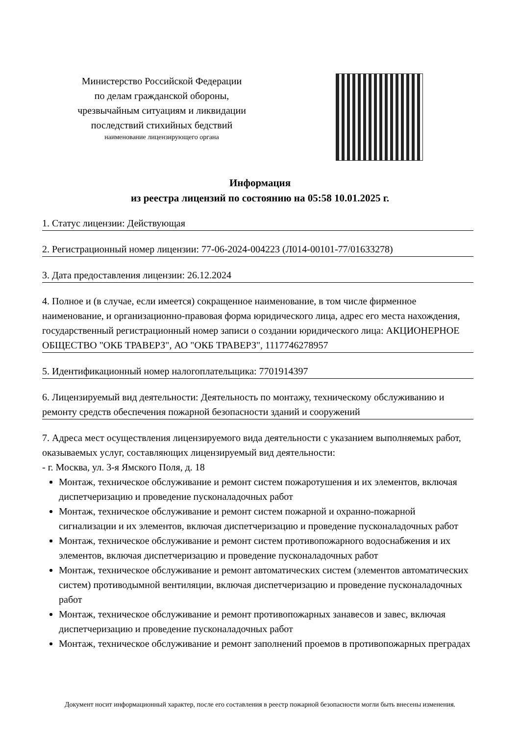Министерство Российской Федерации
по делам гражданской обороны,
чрезвычайным ситуациям и ликвидации
последствий стихийных бедствий
наименование лицензирующего органа
Информация
из реестра лицензий по состоянию на 05:58 10.01.2025 г.
1. Статус лицензии: Действующая
2. Регистрационный номер лицензии: 77-06-2024-004223 (Л014-00101-77/01633278)
3. Дата предоставления лицензии: 26.12.2024
4. Полное и (в случае, если имеется) сокращенное наименование, в том числе фирменное наименование, и организационно-правовая форма юридического лица, адрес его места нахождения, государственный регистрационный номер записи о создании юридического лица: АКЦИОНЕРНОЕ ОБЩЕСТВО "ОКБ ТРАВЕРЗ", АО "ОКБ ТРАВЕРЗ", 1117746278957
5. Идентификационный номер налогоплательщика: 7701914397
6. Лицензируемый вид деятельности: Деятельность по монтажу, техническому обслуживанию и ремонту средств обеспечения пожарной безопасности зданий и сооружений
7. Адреса мест осуществления лицензируемого вида деятельности с указанием выполняемых работ, оказываемых услуг, составляющих лицензируемый вид деятельности:
- г. Москва, ул. 3-я Ямского Поля, д. 18
Монтаж, техническое обслуживание и ремонт систем пожаротушения и их элементов, включая диспетчеризацию и проведение пусконаладочных работ
Монтаж, техническое обслуживание и ремонт систем пожарной и охранно-пожарной сигнализации и их элементов, включая диспетчеризацию и проведение пусконаладочных работ
Монтаж, техническое обслуживание и ремонт систем противопожарного водоснабжения и их элементов, включая диспетчеризацию и проведение пусконаладочных работ
Монтаж, техническое обслуживание и ремонт автоматических систем (элементов автоматических систем) противодымной вентиляции, включая диспетчеризацию и проведение пусконаладочных работ
Монтаж, техническое обслуживание и ремонт противопожарных занавесов и завес, включая диспетчеризацию и проведение пусконаладочных работ
Монтаж, техническое обслуживание и ремонт заполнений проемов в противопожарных преградах
Документ носит информационный характер, после его составления в реестр пожарной безопасности могли быть внесены изменения.